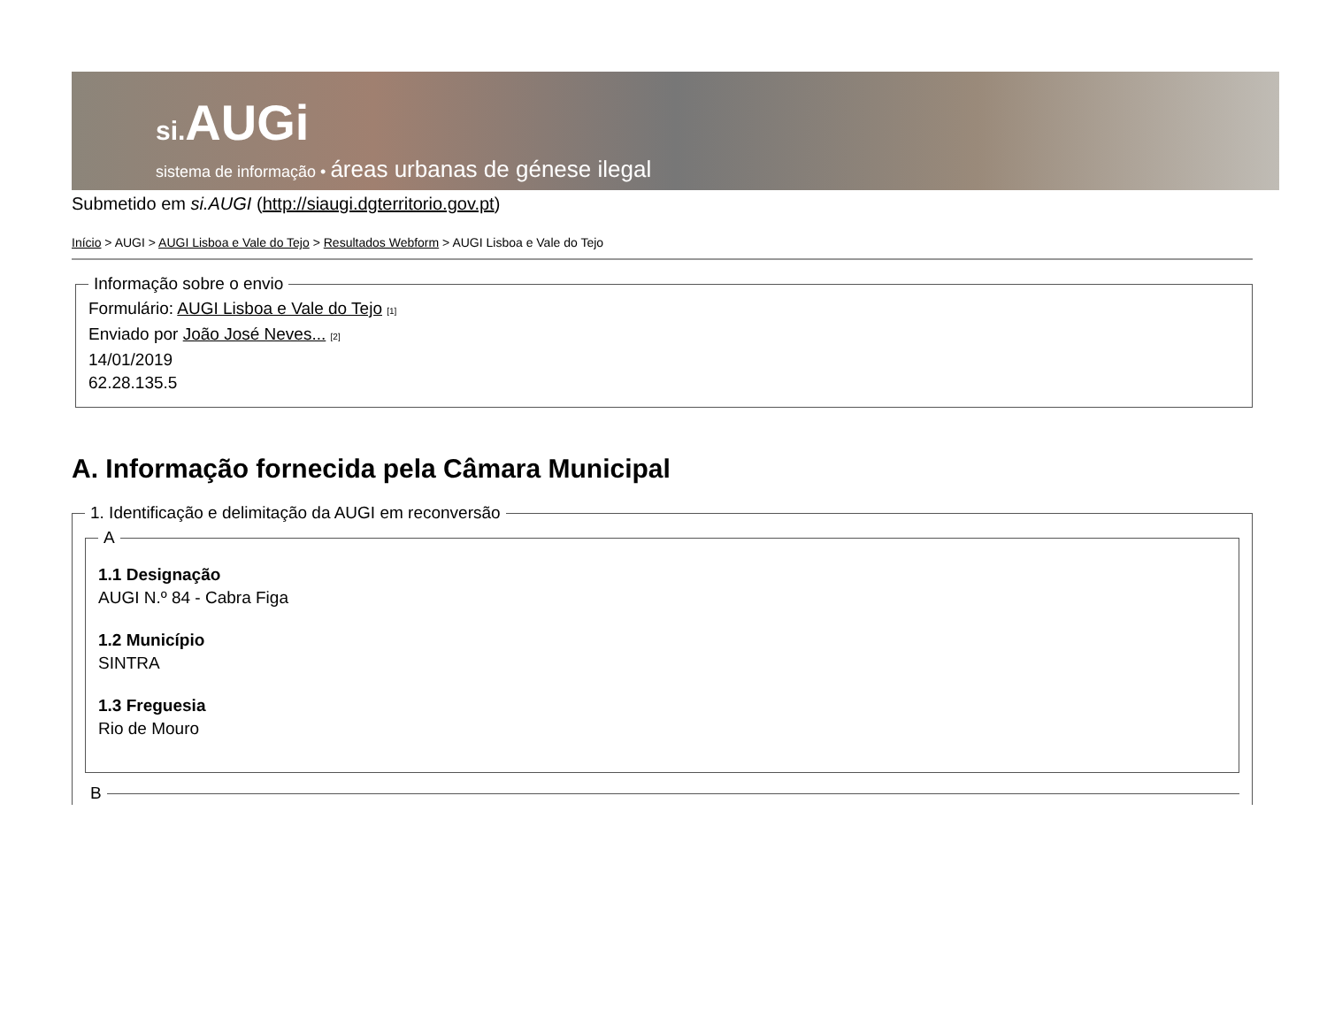si. AUGi
sistema de informação • áreas urbanas de génese ilegal
Submetido em si.AUGI (http://siaugi.dgterritorio.gov.pt)
Início > AUGI > AUGI Lisboa e Vale do Tejo > Resultados Webform > AUGI Lisboa e Vale do Tejo
Informação sobre o envio Formulário: AUGI Lisboa e Vale do Tejo <sup>[1]</sup>
Enviado por João José Neves... <sup>[2]</sup>
14/01/2019
62.28.135.5
A. Informação fornecida pela Câmara Municipal
1. Identificação e delimitação da AUGI em reconversão A
1.1 Designação
AUGI N.º 84 - Cabra Figa
1.2 Município
SINTRA
1.3 Freguesia
Rio de Mouro
B